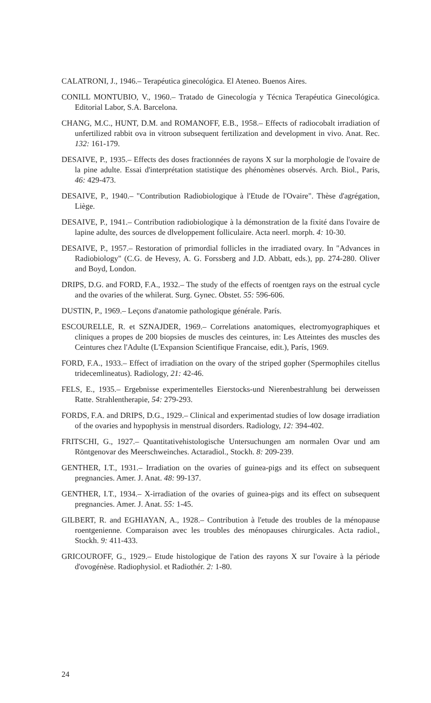CALATRONI, J., 1946.– Terapéutica ginecológica. El Ateneo. Buenos Aires.
CONILL MONTUBIO, V., 1960.– Tratado de Ginecología y Técnica Terapéutica Ginecológica. Editorial Labor, S.A. Barcelona.
CHANG, M.C., HUNT, D.M. and ROMANOFF, E.B., 1958.– Effects of radiocobalt irradiation of unfertilized rabbit ova in vitroon subsequent fertilization and development in vivo. Anat. Rec. 132: 161-179.
DESAIVE, P., 1935.– Effects des doses fractionnées de rayons X sur la morphologie de l'ovaire de la pine adulte. Essai d'interprétation statistique des phénomènes observés. Arch. Biol., Paris, 46: 429-473.
DESAIVE, P., 1940.– "Contribution Radiobiologique à l'Etude de l'Ovaire". Thèse d'agrégation, Liège.
DESAIVE, P., 1941.– Contribution radiobiologique à la démonstration de la fixité dans l'ovaire de lapine adulte, des sources de dlveloppement folliculaire. Acta neerl. morph. 4: 10-30.
DESAIVE, P., 1957.– Restoration of primordial follicles in the irradiated ovary. In "Advances in Radiobiology" (C.G. de Hevesy, A. G. Forssberg and J.D. Abbatt, eds.), pp. 274-280. Oliver and Boyd, London.
DRIPS, D.G. and FORD, F.A., 1932.– The study of the effects of roentgen rays on the estrual cycle and the ovaries of the whilerat. Surg. Gynec. Obstet. 55: 596-606.
DUSTIN, P., 1969.– Leçons d'anatomie pathologique générale. París.
ESCOURELLE, R. et SZNAJDER, 1969.– Correlations anatomiques, electromyographiques et cliniques a propes de 200 biopsies de muscles des ceintures, in: Les Atteintes des muscles des Ceintures chez l'Adulte (L'Expansion Scientifique Francaise, edit.), París, 1969.
FORD, F.A., 1933.– Effect of irradiation on the ovary of the striped gopher (Spermophiles citellus tridecemlineatus). Radiology, 21: 42-46.
FELS, E., 1935.– Ergebnisse experimentelles Eierstocks-und Nierenbestrahlung bei derweissen Ratte. Strahlentherapie, 54: 279-293.
FORDS, F.A. and DRIPS, D.G., 1929.– Clinical and experimentad studies of low dosage irradiation of the ovaries and hypophysis in menstrual disorders. Radiology, 12: 394-402.
FRITSCHI, G., 1927.– Quantitativehistologische Untersuchungen am normalen Ovar und am Röntgenovar des Meerschweinches. Actaradiol., Stockh. 8: 209-239.
GENTHER, I.T., 1931.– Irradiation on the ovaries of guinea-pigs and its effect on subsequent pregnancies. Amer. J. Anat. 48: 99-137.
GENTHER, I.T., 1934.– X-irradiation of the ovaries of guinea-pigs and its effect on subsequent pregnancies. Amer. J. Anat. 55: 1-45.
GILBERT, R. and EGHIAYAN, A., 1928.– Contribution à l'etude des troubles de la ménopause roentgenienne. Comparaison avec les troubles des ménopauses chirurgicales. Acta radiol., Stockh. 9: 411-433.
GRICOUROFF, G., 1929.– Etude histologique de l'ation des rayons X sur l'ovaire à la période d'ovogénèse. Radiophysiol. et Radiothér. 2: 1-80.
24